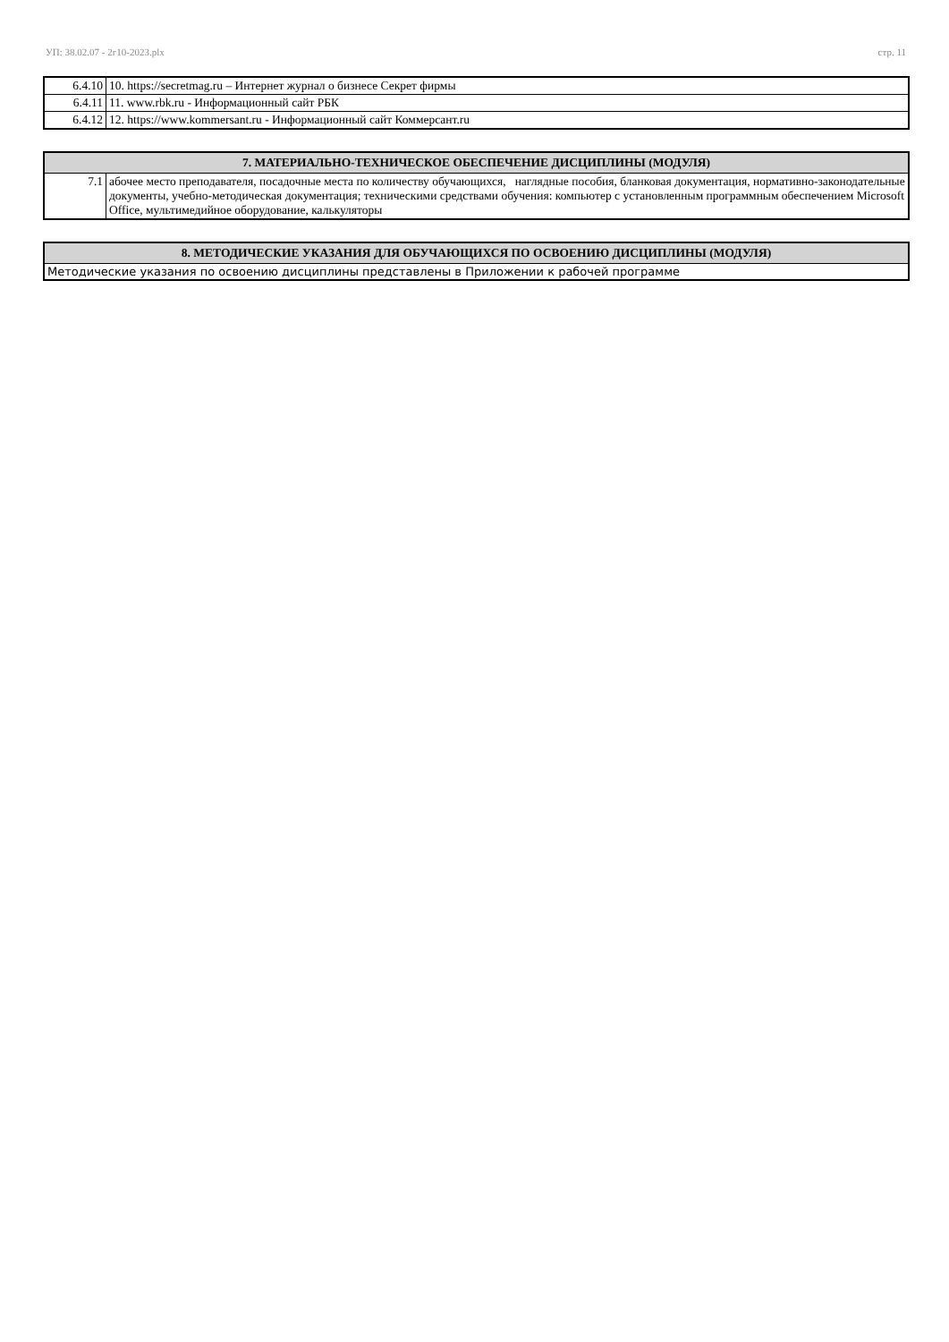УП: 38.02.07 - 2г10-2023.plx стр. 11
| 6.4.10 | 10. https://secretmag.ru – Интернет журнал о бизнесе Секрет фирмы |
| 6.4.11 | 11. www.rbk.ru - Информационный сайт РБК |
| 6.4.12 | 12. https://www.kommersant.ru - Информационный сайт Коммерсант.ru |
| 7. МАТЕРИАЛЬНО-ТЕХНИЧЕСКОЕ ОБЕСПЕЧЕНИЕ ДИСЦИПЛИНЫ (МОДУЛЯ) | |
| --- | --- |
| 7.1 | абочее место преподавателя, посадочные места по количеству обучающихся, наглядные пособия, бланковая документация, нормативно-законодательные документы, учебно-методическая документация; техническими средствами обучения: компьютер с установленным программным обеспечением Microsoft Office, мультимедийное оборудование, калькуляторы |
| 8. МЕТОДИЧЕСКИЕ УКАЗАНИЯ ДЛЯ ОБУЧАЮЩИХСЯ ПО ОСВОЕНИЮ ДИСЦИПЛИНЫ (МОДУЛЯ) |
| --- |
| Методические указания по освоению дисциплины представлены в Приложении к рабочей программе |